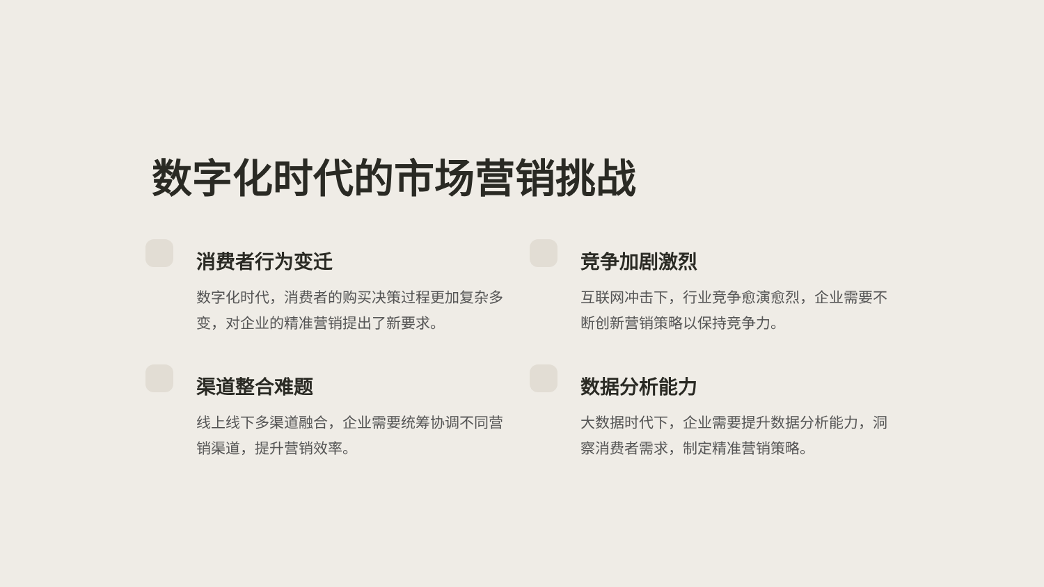数字化时代的市场营销挑战
消费者行为变迁
数字化时代，消费者的购买决策过程更加复杂多变，对企业的精准营销提出了新要求。
竞争加剧激烈
互联网冲击下，行业竞争愈演愈烈，企业需要不断创新营销策略以保持竞争力。
渠道整合难题
线上线下多渠道融合，企业需要统筹协调不同营销渠道，提升营销效率。
数据分析能力
大数据时代下，企业需要提升数据分析能力，洞察消费者需求，制定精准营销策略。